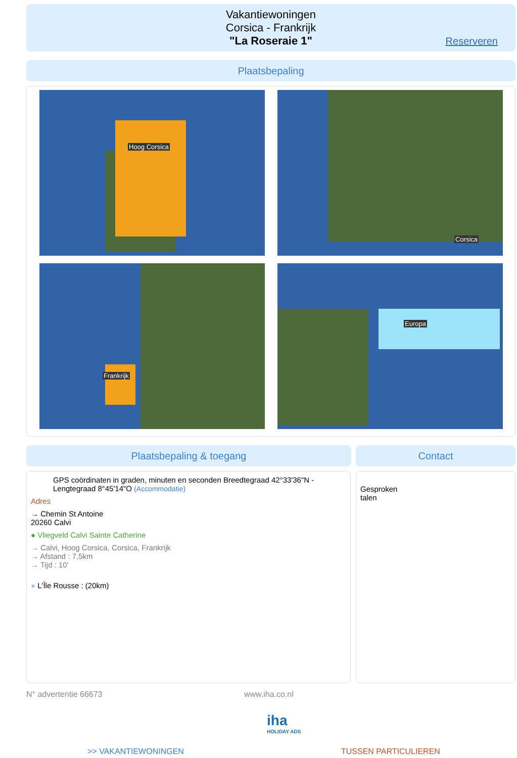Vakantiewoningen
Corsica - Frankrijk
"La Roseraie 1"
Reserveren
Plaatsbepaling
Hoog Corsica Corsica
Frankrijk Europa
Plaatsbepaling & toegang Contact
GPS coördinaten in graden, minuten en seconden Breedtegraad 42°33'36"N - Lengtegraad 8°45'14"O (Accommodatie)
Adres
→ Chemin St Antoine
20260 Calvi
● Vliegveld Calvi Sainte Catherine
→ Calvi, Hoog Corsica, Corsica, Frankrijk
→ Afstand : 7,5km
→ Tijd : 10'
● L'Île Rousse : (20km)
Gesproken
talen
N° advertentie 66673 www.iha.co.nl
iha
HOLIDAY ADS
>> VAKANTIEWONINGEN TUSSEN PARTICULIEREN